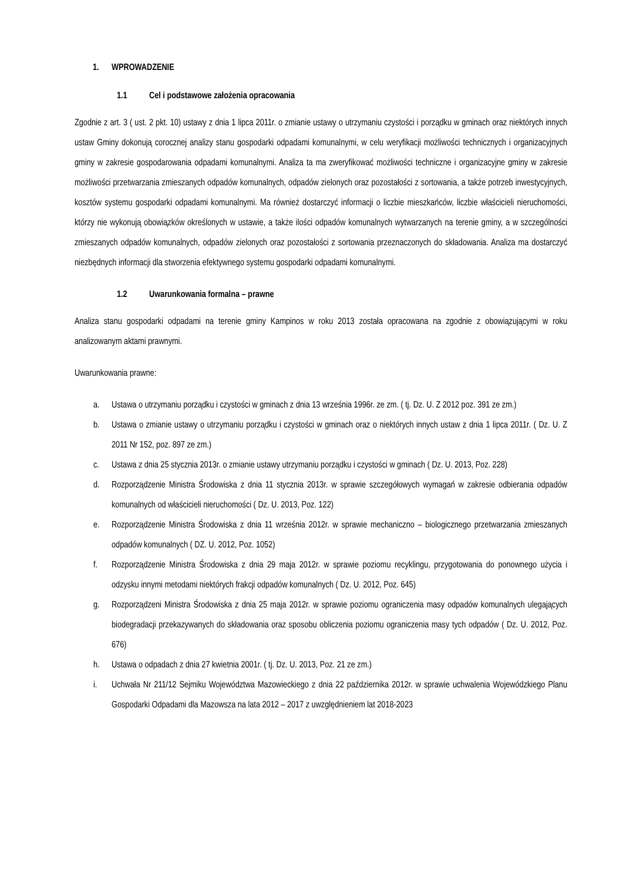1. WPROWADZENIE
1.1 Cel i podstawowe założenia opracowania
Zgodnie z art. 3 ( ust. 2 pkt. 10) ustawy z dnia 1 lipca 2011r. o zmianie ustawy o utrzymaniu czystości i porządku w gminach oraz niektórych innych ustaw Gminy dokonują corocznej analizy stanu gospodarki odpadami komunalnymi, w celu weryfikacji możliwości technicznych i organizacyjnych gminy w zakresie gospodarowania odpadami komunalnymi. Analiza ta ma zweryfikować możliwości techniczne i organizacyjne gminy w zakresie możliwości przetwarzania zmieszanych odpadów komunalnych, odpadów zielonych oraz pozostałości z sortowania, a także potrzeb inwestycyjnych, kosztów systemu gospodarki odpadami komunalnymi. Ma również dostarczyć informacji o liczbie mieszkańców, liczbie właścicieli nieruchomości, którzy nie wykonują obowiązków określonych w ustawie, a także ilości odpadów komunalnych wytwarzanych na terenie gminy, a w szczególności zmieszanych odpadów komunalnych, odpadów zielonych oraz pozostałości z sortowania przeznaczonych do składowania. Analiza ma dostarczyć niezbędnych informacji dla stworzenia efektywnego systemu gospodarki odpadami komunalnymi.
1.2 Uwarunkowania formalna – prawne
Analiza stanu gospodarki odpadami na terenie gminy Kampinos w roku 2013 została opracowana na zgodnie z obowiązującymi w roku analizowanym aktami prawnymi.
Uwarunkowania prawne:
a. Ustawa o utrzymaniu porządku i czystości w gminach z dnia 13 września 1996r. ze zm. ( tj. Dz. U. Z 2012 poz. 391 ze zm.)
b. Ustawa o zmianie ustawy o utrzymaniu porządku i czystości w gminach oraz o niektórych innych ustaw z dnia 1 lipca 2011r. ( Dz. U. Z 2011 Nr 152, poz. 897 ze zm.)
c. Ustawa z dnia 25 stycznia 2013r. o zmianie ustawy utrzymaniu porządku i czystości w gminach ( Dz. U. 2013, Poz. 228)
d. Rozporządzenie Ministra Środowiska z dnia 11 stycznia 2013r. w sprawie szczegółowych wymagań w zakresie odbierania odpadów komunalnych od właścicieli nieruchomości ( Dz. U. 2013, Poz. 122)
e. Rozporządzenie Ministra Środowiska z dnia 11 września 2012r. w sprawie mechaniczno – biologicznego przetwarzania zmieszanych odpadów komunalnych ( DZ. U. 2012, Poz. 1052)
f. Rozporządzenie Ministra Środowiska z dnia 29 maja 2012r. w sprawie poziomu recyklingu, przygotowania do ponownego użycia i odzysku innymi metodami niektórych frakcji odpadów komunalnych ( Dz. U. 2012, Poz. 645)
g. Rozporządzeni Ministra Środowiska z dnia 25 maja 2012r. w sprawie poziomu ograniczenia masy odpadów komunalnych ulegających biodegradacji przekazywanych do składowania oraz sposobu obliczenia poziomu ograniczenia masy tych odpadów ( Dz. U. 2012, Poz. 676)
h. Ustawa o odpadach z dnia 27 kwietnia 2001r. ( tj. Dz. U. 2013, Poz. 21 ze zm.)
i. Uchwała Nr 211/12 Sejmiku Województwa Mazowieckiego z dnia 22 października 2012r. w sprawie uchwalenia Wojewódzkiego Planu Gospodarki Odpadami dla Mazowsza na lata 2012 – 2017 z uwzględnieniem lat 2018-2023